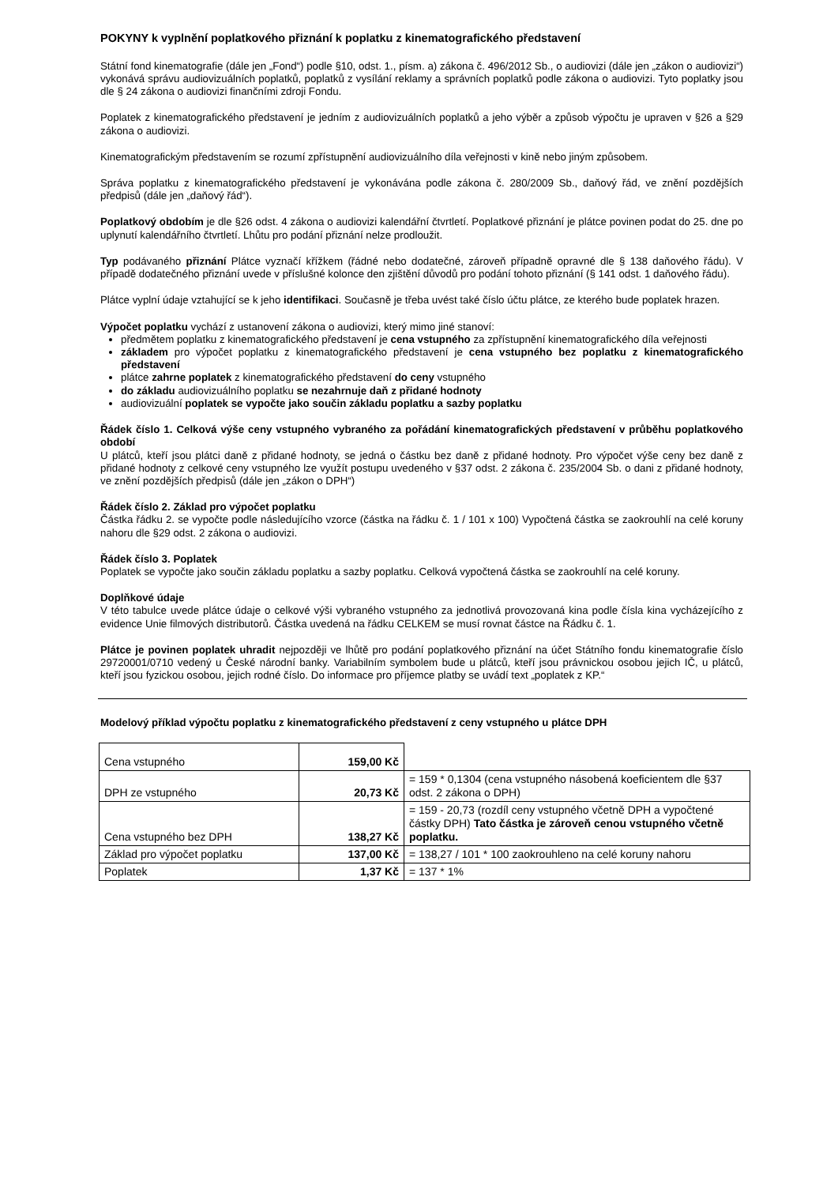POKYNY k vyplnění poplatkového přiznání k poplatku z kinematografického představení
Státní fond kinematografie (dále jen „Fond“) podle §10, odst. 1., písm. a) zákona č. 496/2012 Sb., o audiovizi (dále jen „zákon o audiovizi“) vykonává správu audiovizuálních poplatků, poplatků z vysílání reklamy a správních poplatků podle zákona o audiovizi. Tyto poplatky jsou dle § 24 zákona o audiovizi finančními zdroji Fondu.
Poplatek z kinematografického představení je jedním z audiovizuálních poplatků a jeho výběr a způsob výpočtu je upraven v §26 a §29 zákona o audiovizi.
Kinematografickým představením se rozumí zpřístupnění audiovizuálního díla veřejnosti v kině nebo jiným způsobem.
Správa poplatku z kinematografického představení je vykonávána podle zákona č. 280/2009 Sb., daňový řád, ve znění pozdějších předpisů (dále jen „daňový řád“).
Poplatkový obdobím je dle §26 odst. 4 zákona o audiovizi kalendářní čtvrtletí. Poplatkové přiznání je plátce povinen podat do 25. dne po uplynutí kalendářního čtvrtletí. Lhůtu pro podání přiznání nelze prodloužit.
Typ podávaného přiznání Plátce vyznačí křížkem (řádné nebo dodatečné, zároveň případně opravné dle § 138 daňového řádu). V případě dodatečného přiznání uvede v příslušné kolonce den zjištění důvodů pro podání tohoto přiznání (§ 141 odst. 1 daňového řádu).
Plátce vyplní údaje vztahující se k jeho identifikaci. Současně je třeba uvést také číslo účtu plátce, ze kterého bude poplatek hrazen.
Výpočet poplatku vychází z ustanovení zákona o audiovizi, který mimo jiné stanoví:
předmětem poplatku z kinematografického představení je cena vstupného za zpřístupnění kinematografického díla veřejnosti
základem pro výpočet poplatku z kinematografického představení je cena vstupného bez poplatku z kinematografického představení
plátce zahrne poplatek z kinematografického představení do ceny vstupného
do základu audiovizuálního poplatku se nezahrnuje daň z přidané hodnoty
audiovizuální poplatek se vypočte jako součin základu poplatku a sazby poplatku
Řádek číslo 1. Celková výše ceny vstupného vybraného za pořádání kinematografických představení v průběhu poplatkového období
U plátců, kteří jsou plátci daně z přidané hodnoty, se jedná o částku bez daně z přidané hodnoty. Pro výpočet výše ceny bez daně z přidané hodnoty z celkové ceny vstupného lze využít postupu uvedeného v §37 odst. 2 zákona č. 235/2004 Sb. o dani z přidané hodnoty, ve znění pozdějších předpisů (dále jen „zákon o DPH“)
Řádek číslo 2. Základ pro výpočet poplatku
Částka řádku 2. se vypočte podle následujícího vzorce (částka na řádku č. 1 / 101 x 100) Vypočtená částka se zaokrouhlí na celé koruny nahoru dle §29 odst. 2 zákona o audiovizi.
Řádek číslo 3. Poplatek
Poplatek se vypočte jako součin základu poplatku a sazby poplatku. Celková vypočtená částka se zaokrouhlí na celé koruny.
Doplňkové údaje
V této tabulce uvede plátce údaje o celkové výši vybraného vstupného za jednotlivá provozovaná kina podle čísla kina vycházejícího z evidence Unie filmových distributorů. Částka uvedená na řádku CELKEM se musí rovnat částce na Řádku č. 1.
Plátce je povinen poplatek uhradit nejpozději ve lhůtě pro podání poplatkového přiznání na účet Státního fondu kinematografie číslo 29720001/0710 vedený u České národní banky. Variabilním symbolem bude u plátců, kteří jsou právnickou osobou jejich IČ, u plátců, kteří jsou fyzickou osobou, jejich rodné číslo. Do informace pro příjemce platby se uvádí text „poplatek z KP.“
Modelový příklad výpočtu poplatku z kinematografického představení z ceny vstupného u plátce DPH
| Cena vstupného | 159,00 Kč | |
| DPH ze vstupného | 20,73 Kč | = 159 * 0,1304 (cena vstupného násobená koeficientem dle §37 odst. 2 zákona o DPH) |
| Cena vstupného bez DPH | 138,27 Kč | = 159 - 20,73 (rozdíl ceny vstupného včetně DPH a vypočtené částky DPH) Tato částka je zároveň cenou vstupného včetně poplatku. |
| Základ pro výpočet poplatku | 137,00 Kč | = 138,27 / 101 * 100 zaokrouhleno na celé koruny nahoru |
| Poplatek | 1,37 Kč | = 137 * 1% |